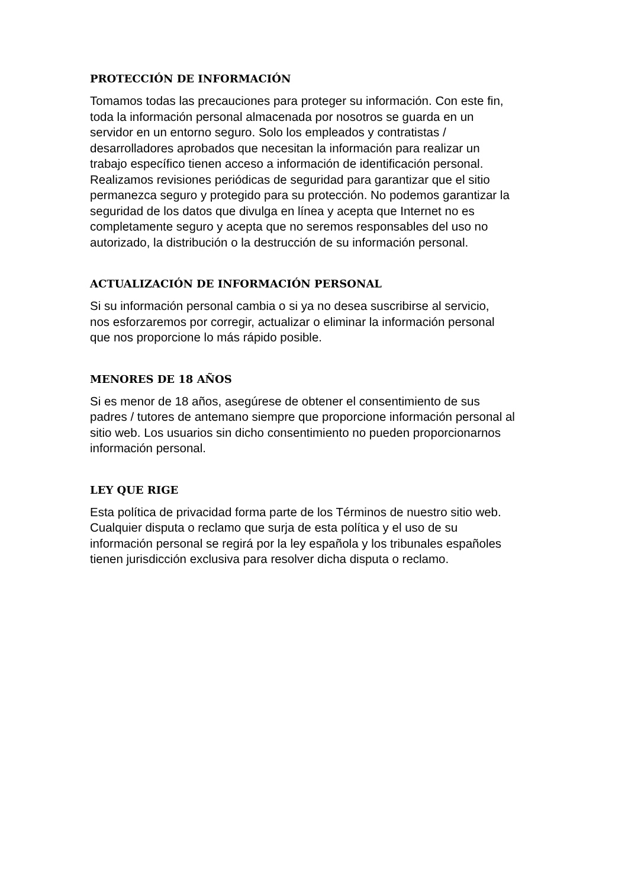PROTECCIÓN DE INFORMACIÓN
Tomamos todas las precauciones para proteger su información. Con este fin,
toda la información personal almacenada por nosotros se guarda en un
servidor en un entorno seguro. Solo los empleados y contratistas /
desarrolladores aprobados que necesitan la información para realizar un
trabajo específico tienen acceso a información de identificación personal.
Realizamos revisiones periódicas de seguridad para garantizar que el sitio
permanezca seguro y protegido para su protección. No podemos garantizar la
seguridad de los datos que divulga en línea y acepta que Internet no es
completamente seguro y acepta que no seremos responsables del uso no
autorizado, la distribución o la destrucción de su información personal.
ACTUALIZACIÓN DE INFORMACIÓN PERSONAL
Si su información personal cambia o si ya no desea suscribirse al servicio,
nos esforzaremos por corregir, actualizar o eliminar la información personal
que nos proporcione lo más rápido posible.
MENORES DE 18 AÑOS
Si es menor de 18 años, asegúrese de obtener el consentimiento de sus
padres / tutores de antemano siempre que proporcione información personal al
sitio web. Los usuarios sin dicho consentimiento no pueden proporcionarnos
información personal.
LEY QUE RIGE
Esta política de privacidad forma parte de los Términos de nuestro sitio web.
Cualquier disputa o reclamo que surja de esta política y el uso de su
información personal se regirá por la ley española y los tribunales españoles
tienen jurisdicción exclusiva para resolver dicha disputa o reclamo.